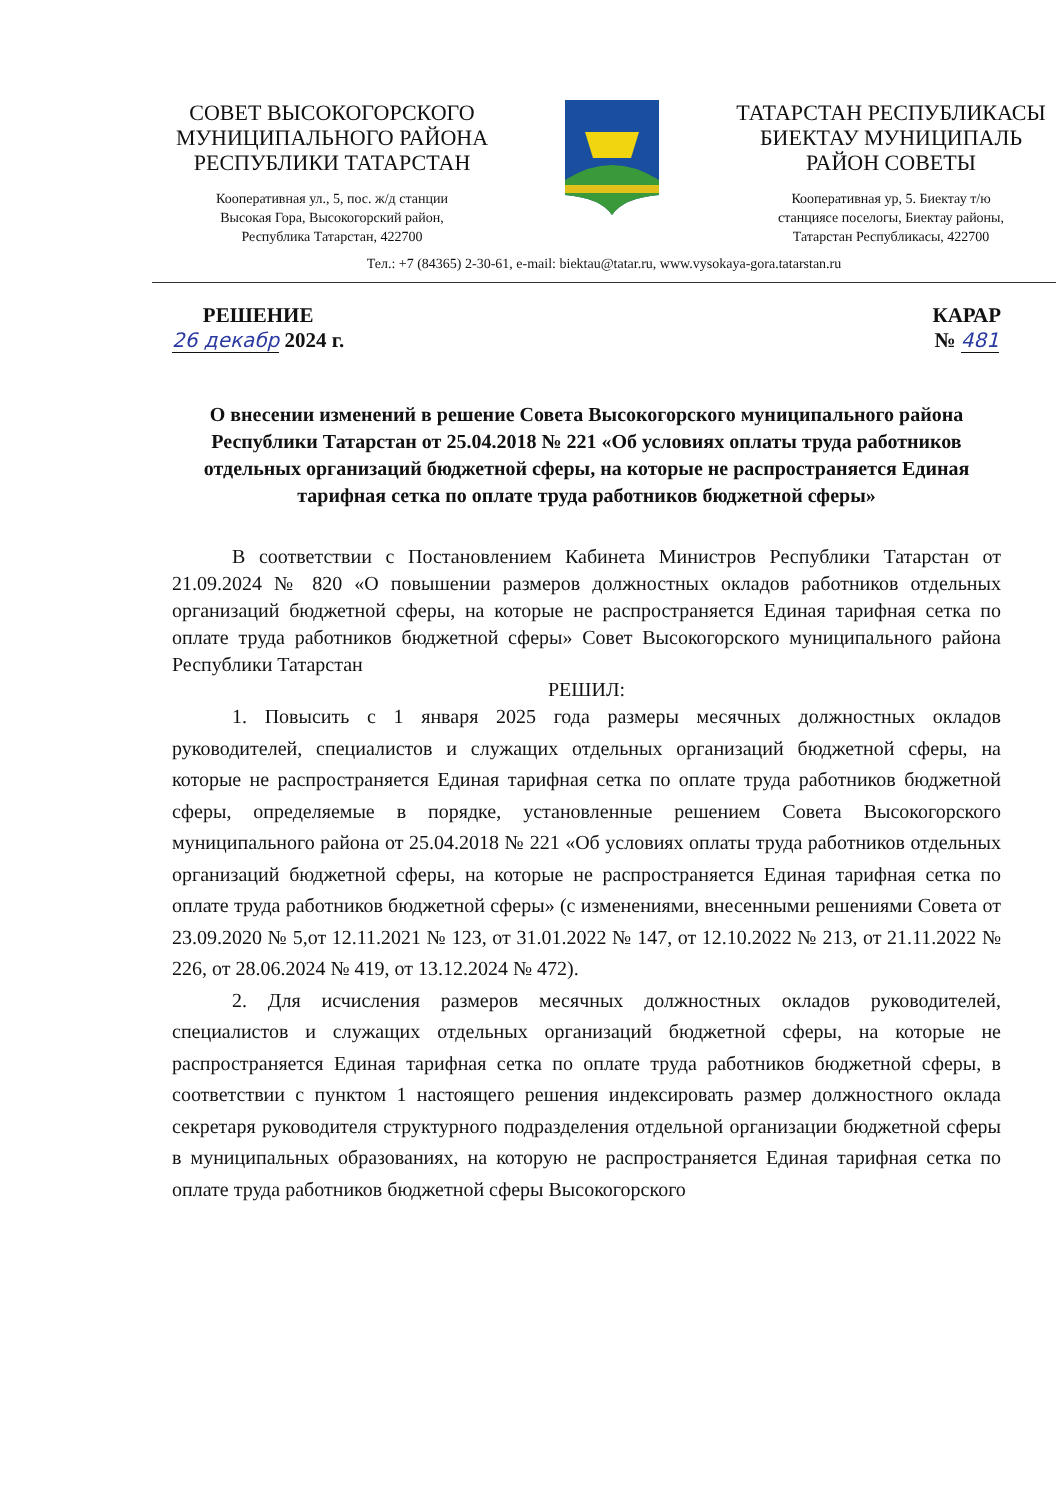СОВЕТ ВЫСОКОГОРСКОГО МУНИЦИПАЛЬНОГО РАЙОНА РЕСПУБЛИКИ ТАТАРСТАН
Кооперативная ул., 5, пос. ж/д станции
Высокая Гора, Высокогорский район,
Республика Татарстан, 422700
ТАТАРСТАН РЕСПУБЛИКАСЫ БИЕКТАУ МУНИЦИПАЛЬ РАЙОН СОВЕТЫ
Кооперативная ур, 5. Биектау т/ю
станциясе поселогы, Биектау районы,
Татарстан Республикасы, 422700
Тел.: +7 (84365) 2-30-61, e-mail: biektau@tatar.ru, www.vysokaya-gora.tatarstan.ru
РЕШЕНИЕ
26 декабр 2024 г.
КАРАР
№ 481
О внесении изменений в решение Совета Высокогорского муниципального района Республики Татарстан от 25.04.2018 № 221 «Об условиях оплаты труда работников отдельных организаций бюджетной сферы, на которые не распространяется Единая тарифная сетка по оплате труда работников бюджетной сферы»
В соответствии с Постановлением Кабинета Министров Республики Татарстан от 21.09.2024 № 820 «О повышении размеров должностных окладов работников отдельных организаций бюджетной сферы, на которые не распространяется Единая тарифная сетка по оплате труда работников бюджетной сферы» Совет Высокогорского муниципального района Республики Татарстан
РЕШИЛ:
1. Повысить с 1 января 2025 года размеры месячных должностных окладов руководителей, специалистов и служащих отдельных организаций бюджетной сферы, на которые не распространяется Единая тарифная сетка по оплате труда работников бюджетной сферы, определяемые в порядке, установленные решением Совета Высокогорского муниципального района от 25.04.2018 № 221 «Об условиях оплаты труда работников отдельных организаций бюджетной сферы, на которые не распространяется Единая тарифная сетка по оплате труда работников бюджетной сферы» (с изменениями, внесенными решениями Совета от 23.09.2020 № 5,от 12.11.2021 № 123, от 31.01.2022 № 147, от 12.10.2022 № 213, от 21.11.2022 № 226, от 28.06.2024 № 419, от 13.12.2024 № 472).
2. Для исчисления размеров месячных должностных окладов руководителей, специалистов и служащих отдельных организаций бюджетной сферы, на которые не распространяется Единая тарифная сетка по оплате труда работников бюджетной сферы, в соответствии с пунктом 1 настоящего решения индексировать размер должностного оклада секретаря руководителя структурного подразделения отдельной организации бюджетной сферы в муниципальных образованиях, на которую не распространяется Единая тарифная сетка по оплате труда работников бюджетной сферы Высокогорского